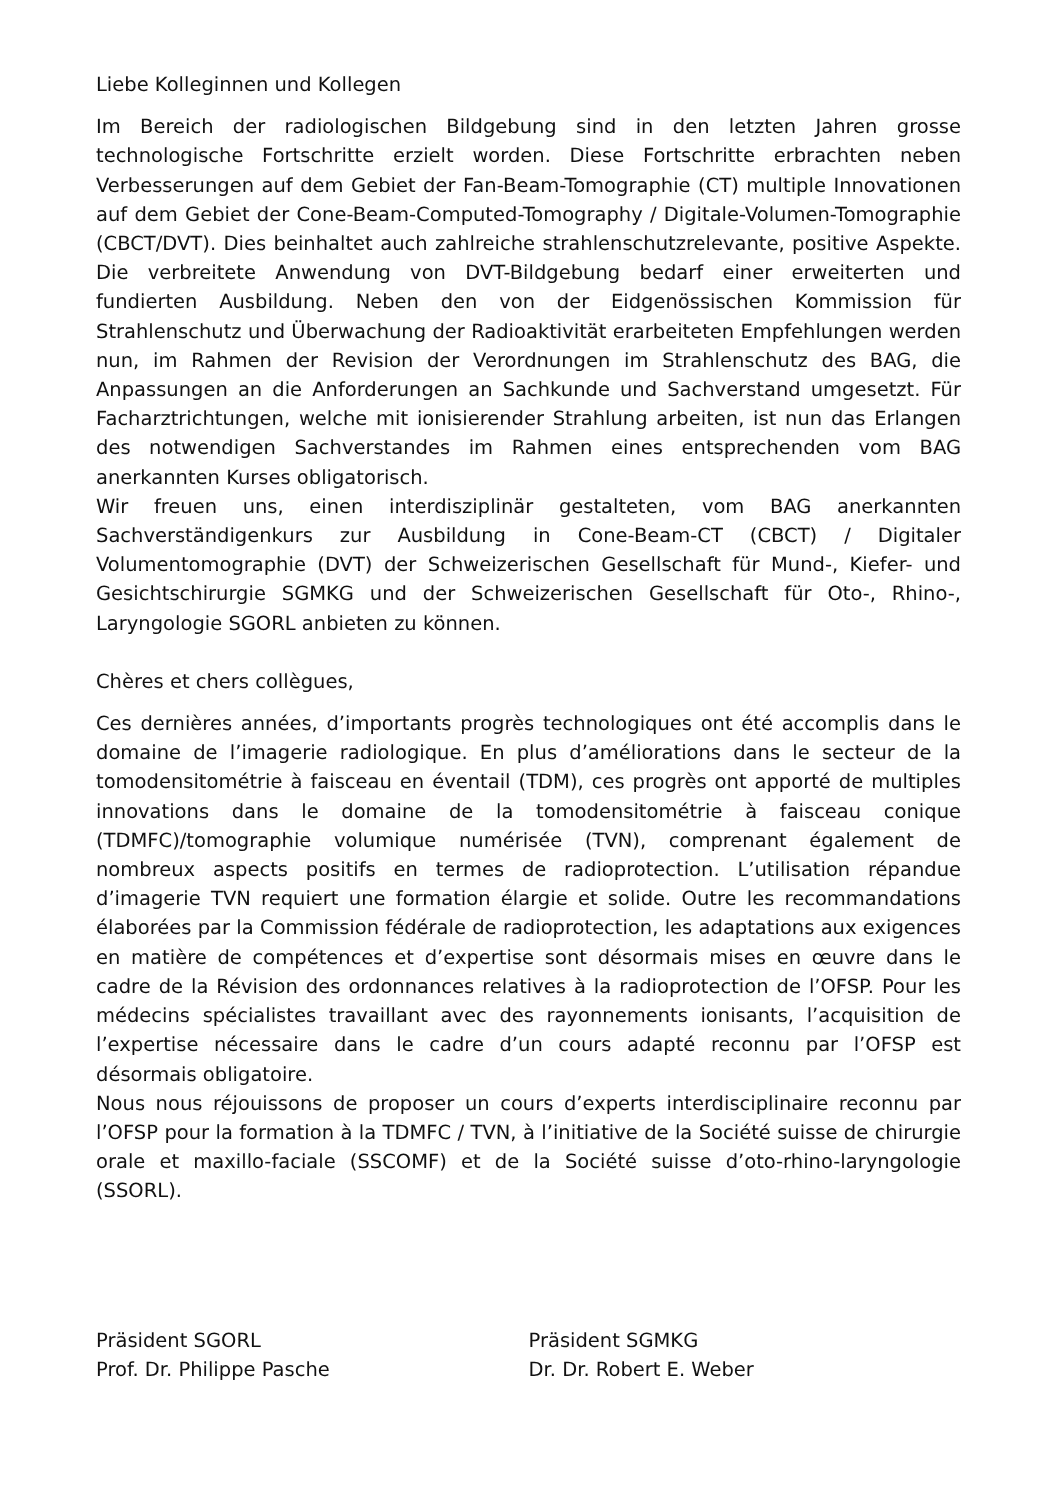Liebe Kolleginnen und Kollegen
Im Bereich der radiologischen Bildgebung sind in den letzten Jahren grosse technologische Fortschritte erzielt worden. Diese Fortschritte erbrachten neben Verbesserungen auf dem Gebiet der Fan-Beam-Tomographie (CT) multiple Innovationen auf dem Gebiet der Cone-Beam-Computed-Tomography / Digitale-Volumen-Tomographie (CBCT/DVT). Dies beinhaltet auch zahlreiche strahlenschutzrelevante, positive Aspekte. Die verbreitete Anwendung von DVT-Bildgebung bedarf einer erweiterten und fundierten Ausbildung. Neben den von der Eidgenössischen Kommission für Strahlenschutz und Überwachung der Radioaktivität erarbeiteten Empfehlungen werden nun, im Rahmen der Revision der Verordnungen im Strahlenschutz des BAG, die Anpassungen an die Anforderungen an Sachkunde und Sachverstand umgesetzt. Für Facharztrichtungen, welche mit ionisierender Strahlung arbeiten, ist nun das Erlangen des notwendigen Sachverstandes im Rahmen eines entsprechenden vom BAG anerkannten Kurses obligatorisch.
Wir freuen uns, einen interdisziplinär gestalteten, vom BAG anerkannten Sachverständigenkurs zur Ausbildung in Cone-Beam-CT (CBCT) / Digitaler Volumentomographie (DVT) der Schweizerischen Gesellschaft für Mund-, Kiefer- und Gesichtschirurgie SGMKG und der Schweizerischen Gesellschaft für Oto-, Rhino-, Laryngologie SGORL anbieten zu können.
Chères et chers collègues,
Ces dernières années, d’importants progrès technologiques ont été accomplis dans le domaine de l’imagerie radiologique. En plus d’améliorations dans le secteur de la tomodensitométrie à faisceau en éventail (TDM), ces progrès ont apporté de multiples innovations dans le domaine de la tomodensitométrie à faisceau conique (TDMFC)/tomographie volumique numérisée (TVN), comprenant également de nombreux aspects positifs en termes de radioprotection. L’utilisation répandue d’imagerie TVN requiert une formation élargie et solide. Outre les recommandations élaborées par la Commission fédérale de radioprotection, les adaptations aux exigences en matière de compétences et d’expertise sont désormais mises en œuvre dans le cadre de la Révision des ordonnances relatives à la radioprotection de l’OFSP. Pour les médecins spécialistes travaillant avec des rayonnements ionisants, l’acquisition de l’expertise nécessaire dans le cadre d’un cours adapté reconnu par l’OFSP est désormais obligatoire.
Nous nous réjouissons de proposer un cours d’experts interdisciplinaire reconnu par l’OFSP pour la formation à la TDMFC / TVN, à l’initiative de la Société suisse de chirurgie orale et maxillo-faciale (SSCOMF) et de la Société suisse d’oto-rhino-laryngologie (SSORL).
Präsident SGORL
Prof. Dr. Philippe Pasche
Präsident SGMKG
Dr. Dr. Robert E. Weber